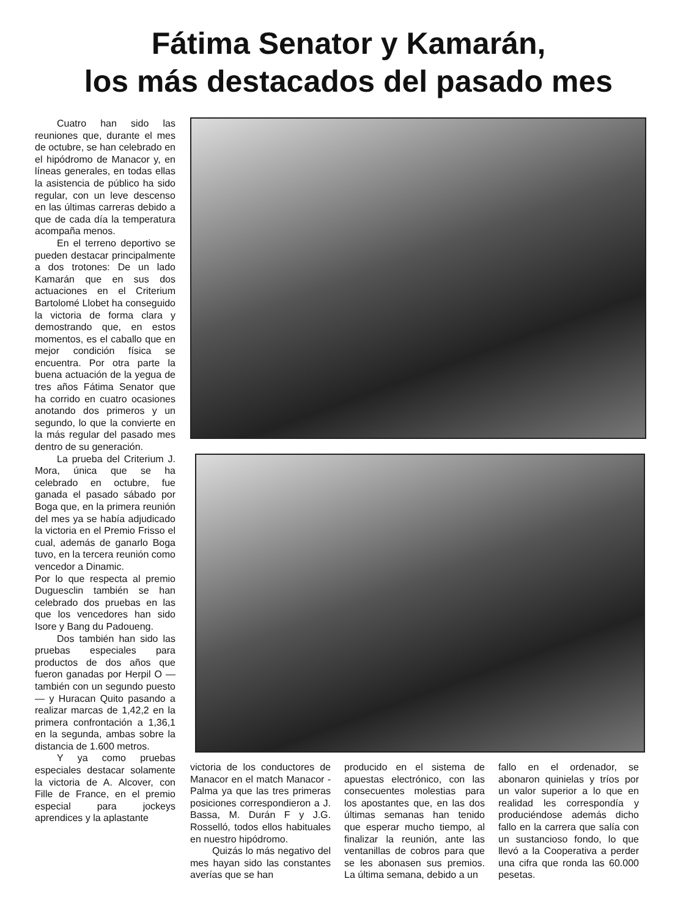Fátima Senator y Kamarán,
los más destacados del pasado mes
Cuatro han sido las reuniones que, durante el mes de octubre, se han celebrado en el hipódromo de Manacor y, en líneas generales, en todas ellas la asistencia de público ha sido regular, con un leve descenso en las últimas carreras debido a que de cada día la temperatura acompaña menos.
En el terreno deportivo se pueden destacar principalmente a dos trotones: De un lado Kamarán que en sus dos actuaciones en el Criterium Bartolomé Llobet ha conseguido la victoria de forma clara y demostrando que, en estos momentos, es el caballo que en mejor condición física se encuentra. Por otra parte la buena actuación de la yegua de tres años Fátima Senator que ha corrido en cuatro ocasiones anotando dos primeros y un segundo, lo que la convierte en la más regular del pasado mes dentro de su generación.
La prueba del Criterium J. Mora, única que se ha celebrado en octubre, fue ganada el pasado sábado por Boga que, en la primera reunión del mes ya se había adjudicado la victoria en el Premio Frisso el cual, además de ganarlo Boga tuvo, en la tercera reunión como vencedor a Dinamic.
Por lo que respecta al premio Duguesclin también se han celebrado dos pruebas en las que los vencedores han sido Isore y Bang du Padoueng.
Dos también han sido las pruebas especiales para productos de dos años que fueron ganadas por Herpil O —también con un segundo puesto— y Huracan Quito pasando a realizar marcas de 1,42,2 en la primera confrontación a 1,36,1 en la segunda, ambas sobre la distancia de 1.600 metros.
Y ya como pruebas especiales destacar solamente la victoria de A. Alcover, con Fille de France, en el premio especial para jockeys aprendices y la aplastante
victoria de los conductores de Manacor en el match Manacor - Palma ya que las tres primeras posiciones correspondieron a J. Bassa, M. Durán F y J.G. Rosselló, todos ellos habituales en nuestro hipódromo.
Quizás lo más negativo del mes hayan sido las constantes averías que se han
producido en el sistema de apuestas electrónico, con las consecuentes molestias para los apostantes que, en las dos últimas semanas han tenido que esperar mucho tiempo, al finalizar la reunión, ante las ventanillas de cobros para que se les abonasen sus premios. La última semana, debido a un
fallo en el ordenador, se abonaron quinielas y tríos por un valor superior a lo que en realidad les correspondía y produciéndose además dicho fallo en la carrera que salía con un sustancioso fondo, lo que llevó a la Cooperativa a perder una cifra que ronda las 60.000 pesetas.